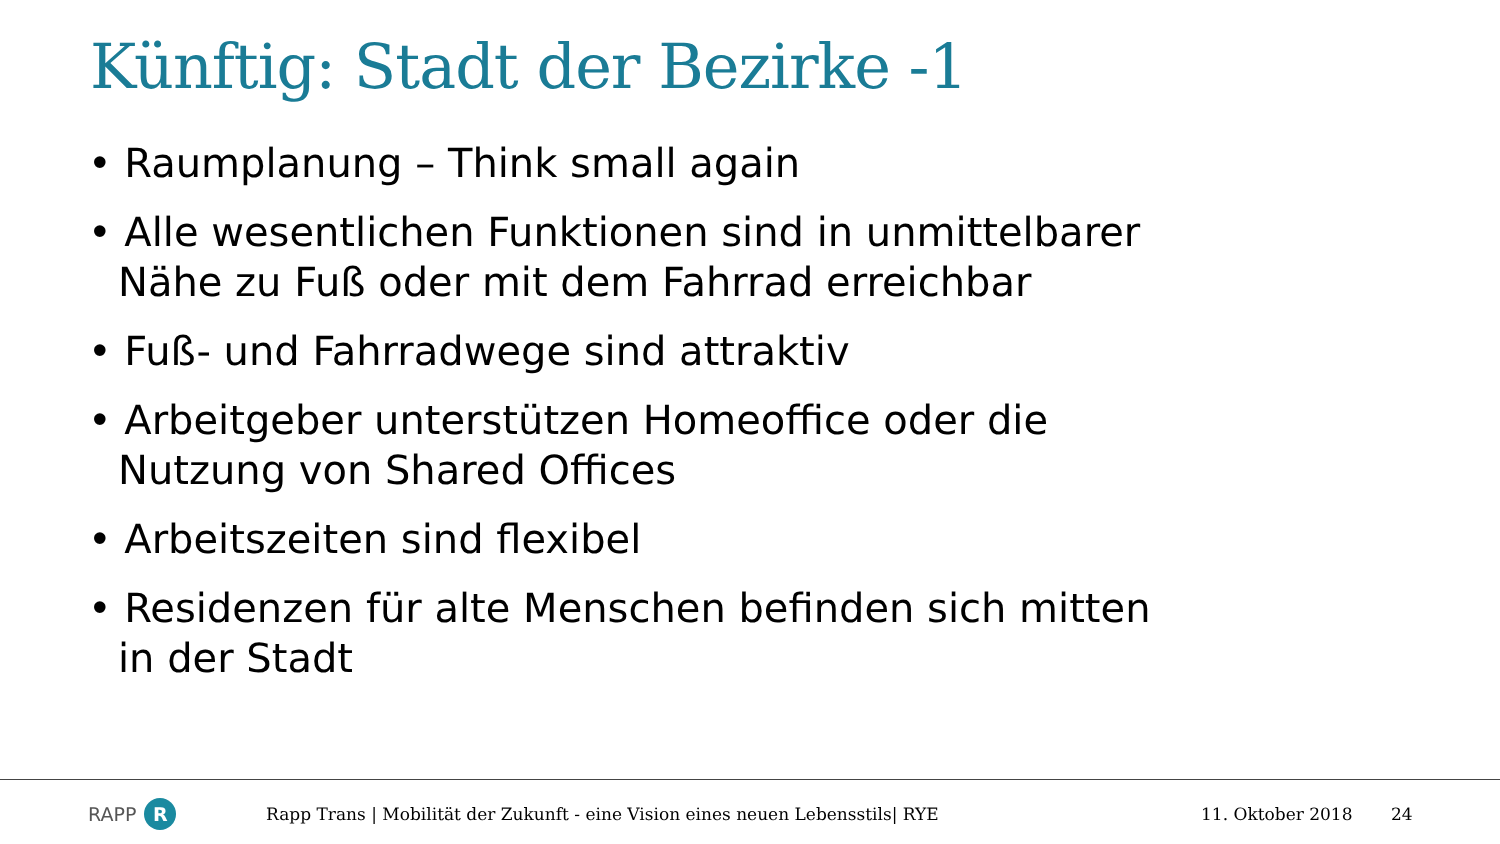Künftig: Stadt der Bezirke -1
• Raumplanung – Think small again
• Alle wesentlichen Funktionen sind in unmittelbarer Nähe zu Fuß oder mit dem Fahrrad erreichbar
• Fuß- und Fahrradwege sind attraktiv
• Arbeitgeber unterstützen Homeoffice oder die Nutzung von Shared Offices
• Arbeitszeiten sind flexibel
• Residenzen für alte Menschen befinden sich mitten in der Stadt
RAPP R
Rapp Trans | Mobilität der Zukunft - eine Vision eines neuen Lebensstils| RYE 11. Oktober 2018 24